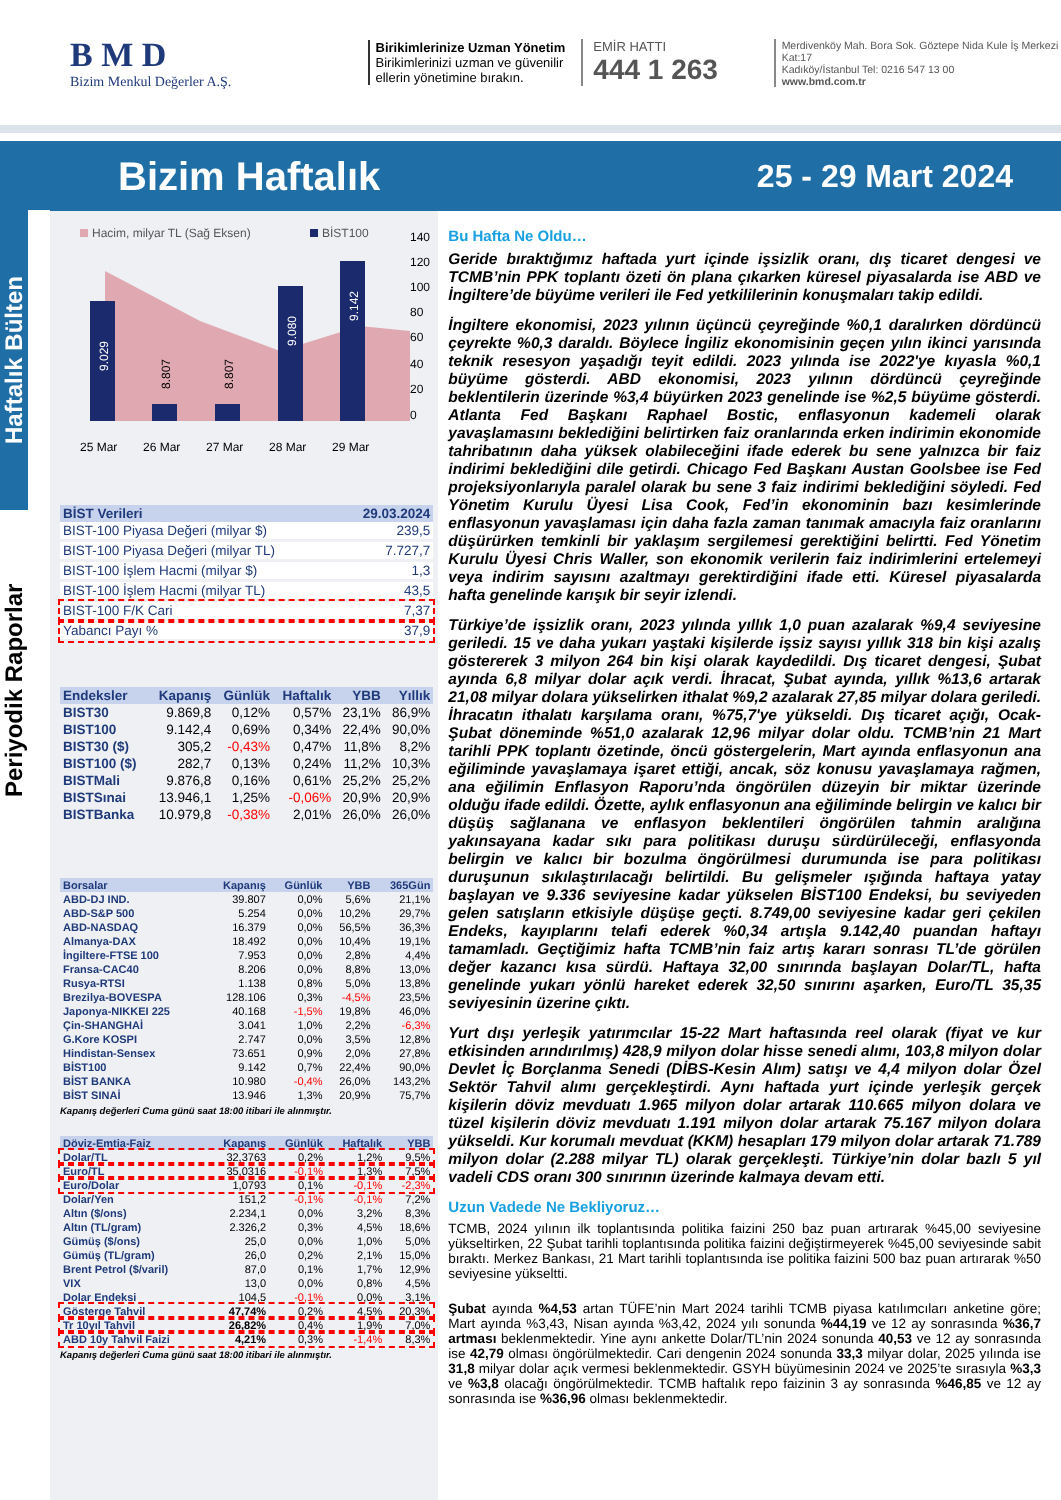B M D
Bizim Menkul Değerler A.Ş.
Birikimlerinize Uzman Yönetim
Birikimlerinizi uzman ve güvenilir ellerin yönetimine bırakın.
EMİR HATTI
444 1 263
Merdivenköy Mah. Bora Sok. Göztepe Nida Kule İş Merkezi Kat:17
Kadıköy/İstanbul Tel: 0216 547 13 00
www.bmd.com.tr
Bizim Haftalık
25 - 29 Mart 2024
Haftalık Bülten
Periyodik Raporlar
Hacim, milyar TL (Sağ Eksen)
BİST100
9.029
8.807
8.807
9.080
9.142
140
120
100
80
60
40
20
0
25 Mar
26 Mar
27 Mar
28 Mar
29 Mar
| BİST Verileri | 29.03.2024 |
| --- | --- |
| BIST-100 Piyasa Değeri (milyar $) | 239,5 |
| BIST-100 Piyasa Değeri (milyar TL) | 7.727,7 |
| BIST-100 İşlem Hacmi (milyar $) | 1,3 |
| BIST-100 İşlem Hacmi (milyar TL) | 43,5 |
| BIST-100 F/K Cari | 7,37 |
| Yabancı Payı % | 37,9 |
| Endeksler | Kapanış | Günlük | Haftalık | YBB | Yıllık |
| --- | --- | --- | --- | --- | --- |
| BIST30 | 9.869,8 | 0,12% | 0,57% | 23,1% | 86,9% |
| BIST100 | 9.142,4 | 0,69% | 0,34% | 22,4% | 90,0% |
| BIST30 ($) | 305,2 | -0,43% | 0,47% | 11,8% | 8,2% |
| BIST100 ($) | 282,7 | 0,13% | 0,24% | 11,2% | 10,3% |
| BISTMali | 9.876,8 | 0,16% | 0,61% | 25,2% | 25,2% |
| BISTSınai | 13.946,1 | 1,25% | -0,06% | 20,9% | 20,9% |
| BISTBanka | 10.979,8 | -0,38% | 2,01% | 26,0% | 26,0% |
| Borsalar | Kapanış | Günlük | YBB | 365Gün |
| --- | --- | --- | --- | --- |
| ABD-DJ IND. | 39.807 | 0,0% | 5,6% | 21,1% |
| ABD-S&P 500 | 5.254 | 0,0% | 10,2% | 29,7% |
| ABD-NASDAQ | 16.379 | 0,0% | 56,5% | 36,3% |
| Almanya-DAX | 18.492 | 0,0% | 10,4% | 19,1% |
| İngiltere-FTSE 100 | 7.953 | 0,0% | 2,8% | 4,4% |
| Fransa-CAC40 | 8.206 | 0,0% | 8,8% | 13,0% |
| Rusya-RTSI | 1.138 | 0,8% | 5,0% | 13,8% |
| Brezilya-BOVESPA | 128.106 | 0,3% | -4,5% | 23,5% |
| Japonya-NIKKEI 225 | 40.168 | -1,5% | 19,8% | 46,0% |
| Çin-SHANGHAİ | 3.041 | 1,0% | 2,2% | -6,3% |
| G.Kore KOSPI | 2.747 | 0,0% | 3,5% | 12,8% |
| Hindistan-Sensex | 73.651 | 0,9% | 2,0% | 27,8% |
| BİST100 | 9.142 | 0,7% | 22,4% | 90,0% |
| BİST BANKA | 10.980 | -0,4% | 26,0% | 143,2% |
| BİST SINAİ | 13.946 | 1,3% | 20,9% | 75,7% |
Kapanış değerleri Cuma günü saat 18:00 itibari ile alınmıştır.
| Döviz-Emtia-Faiz | Kapanış | Günlük | Haftalık | YBB |
| --- | --- | --- | --- | --- |
| Dolar/TL | 32,3763 | 0,2% | 1,2% | 9,5% |
| Euro/TL | 35,0316 | -0,1% | 1,3% | 7,5% |
| Euro/Dolar | 1,0793 | 0,1% | -0,1% | -2,3% |
| Dolar/Yen | 151,2 | -0,1% | -0,1% | 7,2% |
| Altın ($/ons) | 2.234,1 | 0,0% | 3,2% | 8,3% |
| Altın (TL/gram) | 2.326,2 | 0,3% | 4,5% | 18,6% |
| Gümüş ($/ons) | 25,0 | 0,0% | 1,0% | 5,0% |
| Gümüş (TL/gram) | 26,0 | 0,2% | 2,1% | 15,0% |
| Brent Petrol ($/varil) | 87,0 | 0,1% | 1,7% | 12,9% |
| VIX | 13,0 | 0,0% | 0,8% | 4,5% |
| Dolar Endeksi | 104,5 | -0,1% | 0,0% | 3,1% |
| Gösterge Tahvil | 47,74% | 0,2% | 4,5% | 20,3% |
| Tr 10yıl Tahvil | 26,82% | 0,4% | 1,9% | 7,0% |
| ABD 10y Tahvil Faizi | 4,21% | 0,3% | -1,4% | 8,3% |
Kapanış değerleri Cuma günü saat 18:00 itibari ile alınmıştır.
Bu Hafta Ne Oldu…
Geride bıraktığımız haftada yurt içinde işsizlik oranı, dış ticaret dengesi ve TCMB’nin PPK toplantı özeti ön plana çıkarken küresel piyasalarda ise ABD ve İngiltere’de büyüme verileri ile Fed yetkililerinin konuşmaları takip edildi.
İngiltere ekonomisi, 2023 yılının üçüncü çeyreğinde %0,1 daralırken dördüncü çeyrekte %0,3 daraldı. Böylece İngiliz ekonomisinin geçen yılın ikinci yarısında teknik resesyon yaşadığı teyit edildi. 2023 yılında ise 2022'ye kıyasla %0,1 büyüme gösterdi. ABD ekonomisi, 2023 yılının dördüncü çeyreğinde beklentilerin üzerinde %3,4 büyürken 2023 genelinde ise %2,5 büyüme gösterdi. Atlanta Fed Başkanı Raphael Bostic, enflasyonun kademeli olarak yavaşlamasını beklediğini belirtirken faiz oranlarında erken indirimin ekonomide tahribatının daha yüksek olabileceğini ifade ederek bu sene yalnızca bir faiz indirimi beklediğini dile getirdi. Chicago Fed Başkanı Austan Goolsbee ise Fed projeksiyonlarıyla paralel olarak bu sene 3 faiz indirimi beklediğini söyledi. Fed Yönetim Kurulu Üyesi Lisa Cook, Fed’in ekonominin bazı kesimlerinde enflasyonun yavaşlaması için daha fazla zaman tanımak amacıyla faiz oranlarını düşürürken temkinli bir yaklaşım sergilemesi gerektiğini belirtti. Fed Yönetim Kurulu Üyesi Chris Waller, son ekonomik verilerin faiz indirimlerini ertelemeyi veya indirim sayısını azaltmayı gerektirdiğini ifade etti. Küresel piyasalarda hafta genelinde karışık bir seyir izlendi.
Türkiye’de işsizlik oranı, 2023 yılında yıllık 1,0 puan azalarak %9,4 seviyesine geriledi. 15 ve daha yukarı yaştaki kişilerde işsiz sayısı yıllık 318 bin kişi azalış göstererek 3 milyon 264 bin kişi olarak kaydedildi. Dış ticaret dengesi, Şubat ayında 6,8 milyar dolar açık verdi. İhracat, Şubat ayında, yıllık %13,6 artarak 21,08 milyar dolara yükselirken ithalat %9,2 azalarak 27,85 milyar dolara geriledi. İhracatın ithalatı karşılama oranı, %75,7'ye yükseldi. Dış ticaret açığı, Ocak-Şubat döneminde %51,0 azalarak 12,96 milyar dolar oldu. TCMB’nin 21 Mart tarihli PPK toplantı özetinde, öncü göstergelerin, Mart ayında enflasyonun ana eğiliminde yavaşlamaya işaret ettiği, ancak, söz konusu yavaşlamaya rağmen, ana eğilimin Enflasyon Raporu’nda öngörülen düzeyin bir miktar üzerinde olduğu ifade edildi. Özette, aylık enflasyonun ana eğiliminde belirgin ve kalıcı bir düşüş sağlanana ve enflasyon beklentileri öngörülen tahmin aralığına yakınsayana kadar sıkı para politikası duruşu sürdürüleceği, enflasyonda belirgin ve kalıcı bir bozulma öngörülmesi durumunda ise para politikası duruşunun sıkılaştırılacağı belirtildi. Bu gelişmeler ışığında haftaya yatay başlayan ve 9.336 seviyesine kadar yükselen BİST100 Endeksi, bu seviyeden gelen satışların etkisiyle düşüşe geçti. 8.749,00 seviyesine kadar geri çekilen Endeks, kayıplarını telafi ederek %0,34 artışla 9.142,40 puandan haftayı tamamladı. Geçtiğimiz hafta TCMB’nin faiz artış kararı sonrası TL’de görülen değer kazancı kısa sürdü. Haftaya 32,00 sınırında başlayan Dolar/TL, hafta genelinde yukarı yönlü hareket ederek 32,50 sınırını aşarken, Euro/TL 35,35 seviyesinin üzerine çıktı.
Yurt dışı yerleşik yatırımcılar 15-22 Mart haftasında reel olarak (fiyat ve kur etkisinden arındırılmış) 428,9 milyon dolar hisse senedi alımı, 103,8 milyon dolar Devlet İç Borçlanma Senedi (DİBS-Kesin Alım) satışı ve 4,4 milyon dolar Özel Sektör Tahvil alımı gerçekleştirdi. Aynı haftada yurt içinde yerleşik gerçek kişilerin döviz mevduatı 1.965 milyon dolar artarak 110.665 milyon dolara ve tüzel kişilerin döviz mevduatı 1.191 milyon dolar artarak 75.167 milyon dolara yükseldi. Kur korumalı mevduat (KKM) hesapları 179 milyon dolar artarak 71.789 milyon dolar (2.288 milyar TL) olarak gerçekleşti. Türkiye’nin dolar bazlı 5 yıl vadeli CDS oranı 300 sınırının üzerinde kalmaya devam etti.
Uzun Vadede Ne Bekliyoruz…
TCMB, 2024 yılının ilk toplantısında politika faizini 250 baz puan artırarak %45,00 seviyesine yükseltirken, 22 Şubat tarihli toplantısında politika faizini değiştirmeyerek %45,00 seviyesinde sabit bıraktı. Merkez Bankası, 21 Mart tarihli toplantısında ise politika faizini 500 baz puan artırarak %50 seviyesine yükseltti.
Şubat ayında %4,53 artan TÜFE’nin Mart 2024 tarihli TCMB piyasa katılımcıları anketine göre; Mart ayında %3,43, Nisan ayında %3,42, 2024 yılı sonunda %44,19 ve 12 ay sonrasında %36,7 artması beklenmektedir. Yine aynı ankette Dolar/TL’nin 2024 sonunda 40,53 ve 12 ay sonrasında ise 42,79 olması öngörülmektedir. Cari dengenin 2024 sonunda 33,3 milyar dolar, 2025 yılında ise 31,8 milyar dolar açık vermesi beklenmektedir. GSYH büyümesinin 2024 ve 2025’te sırasıyla %3,3 ve %3,8 olacağı öngörülmektedir. TCMB haftalık repo faizinin 3 ay sonrasında %46,85 ve 12 ay sonrasında ise %36,96 olması beklenmektedir.